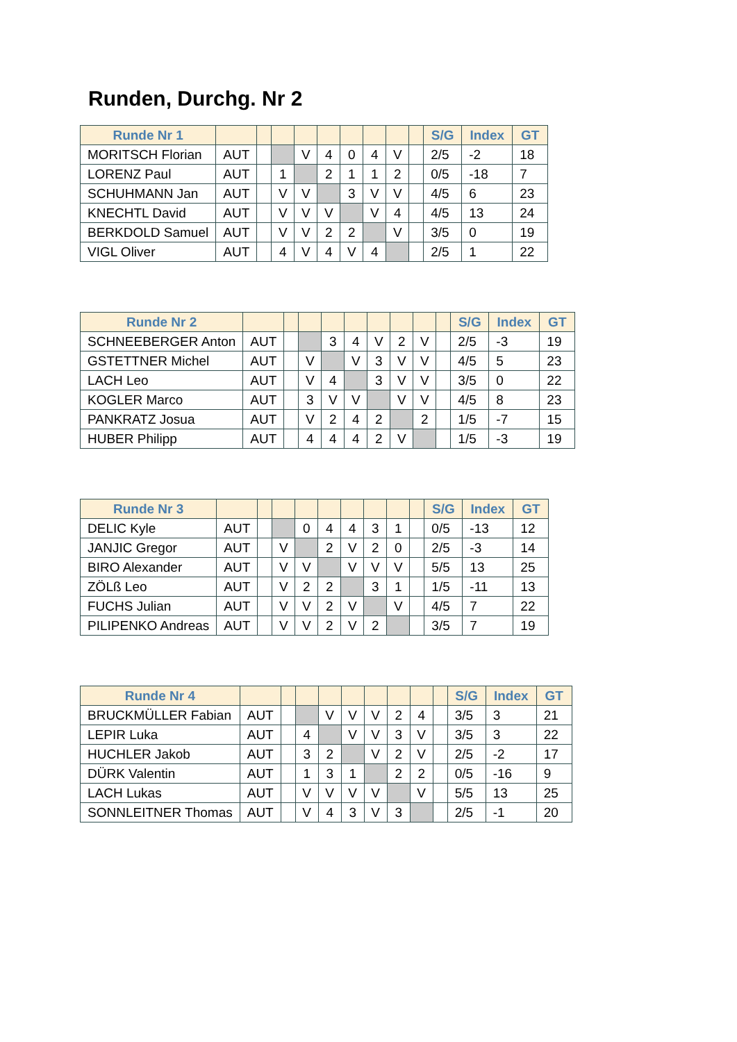Runden, Durchg. Nr 2
| Runde Nr 1 | | | | | | | | | | S/G | Index | GT |
| --- | --- | --- | --- | --- | --- | --- | --- | --- | --- | --- | --- | --- |
| MORITSCH Florian | AUT | | | V | 4 | 0 | 4 | V | | 2/5 | -2 | 18 |
| LORENZ Paul | AUT | | 1 | | 2 | 1 | 1 | 2 | | 0/5 | -18 | 7 |
| SCHUHMANN Jan | AUT | | V | V | | 3 | V | V | | 4/5 | 6 | 23 |
| KNECHTL David | AUT | | V | V | V | | V | 4 | | 4/5 | 13 | 24 |
| BERKDOLD Samuel | AUT | | V | V | 2 | 2 | | V | | 3/5 | 0 | 19 |
| VIGL Oliver | AUT | | 4 | V | 4 | V | 4 | | | 2/5 | 1 | 22 |
| Runde Nr 2 | | | | | | | | | | S/G | Index | GT |
| --- | --- | --- | --- | --- | --- | --- | --- | --- | --- | --- | --- | --- |
| SCHNEEBERGER Anton | AUT | | | 3 | 4 | V | 2 | V | | 2/5 | -3 | 19 |
| GSTETTNER Michel | AUT | | V | | V | 3 | V | V | | 4/5 | 5 | 23 |
| LACH Leo | AUT | | V | 4 | | 3 | V | V | | 3/5 | 0 | 22 |
| KOGLER Marco | AUT | | 3 | V | V | | V | V | | 4/5 | 8 | 23 |
| PANKRATZ Josua | AUT | | V | 2 | 4 | 2 | | 2 | | 1/5 | -7 | 15 |
| HUBER Philipp | AUT | | 4 | 4 | 4 | 2 | V | | | 1/5 | -3 | 19 |
| Runde Nr 3 | | | | | | | | | | S/G | Index | GT |
| --- | --- | --- | --- | --- | --- | --- | --- | --- | --- | --- | --- | --- |
| DELIC Kyle | AUT | | | 0 | 4 | 4 | 3 | 1 | | 0/5 | -13 | 12 |
| JANJIC Gregor | AUT | | V | | 2 | V | 2 | 0 | | 2/5 | -3 | 14 |
| BIRO Alexander | AUT | | V | V | | V | V | V | | 5/5 | 13 | 25 |
| ZÖLß Leo | AUT | | V | 2 | 2 | | 3 | 1 | | 1/5 | -11 | 13 |
| FUCHS Julian | AUT | | V | V | 2 | V | | V | | 4/5 | 7 | 22 |
| PILIPENKO Andreas | AUT | | V | V | 2 | V | 2 | | | 3/5 | 7 | 19 |
| Runde Nr 4 | | | | | | | | | | S/G | Index | GT |
| --- | --- | --- | --- | --- | --- | --- | --- | --- | --- | --- | --- | --- |
| BRUCKMÜLLER Fabian | AUT | | | V | V | V | 2 | 4 | | 3/5 | 3 | 21 |
| LEPIR Luka | AUT | | 4 | | V | V | 3 | V | | 3/5 | 3 | 22 |
| HUCHLER Jakob | AUT | | 3 | 2 | | V | 2 | V | | 2/5 | -2 | 17 |
| DÜRK Valentin | AUT | | 1 | 3 | 1 | | 2 | 2 | | 0/5 | -16 | 9 |
| LACH Lukas | AUT | | V | V | V | V | | V | | 5/5 | 13 | 25 |
| SONNLEITNER Thomas | AUT | | V | 4 | 3 | V | 3 | | | 2/5 | -1 | 20 |